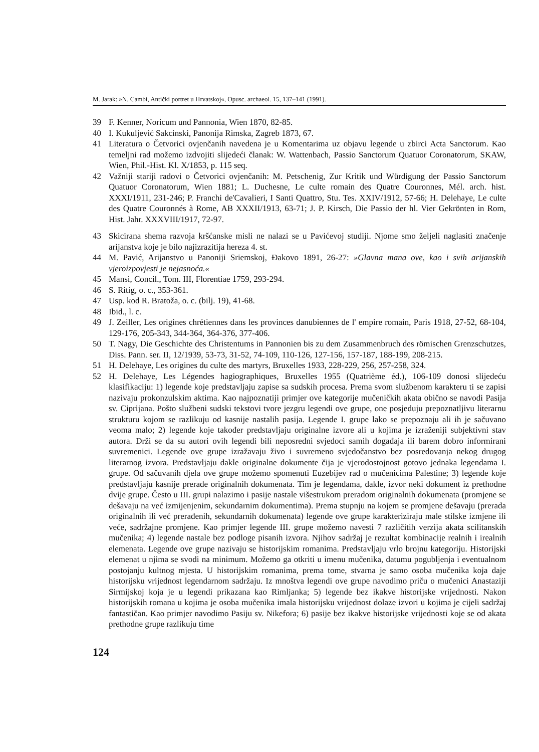M. Jarak: »N. Cambi, Antički portret u Hrvatskoj«, Opusc. archaeol. 15, 137–141 (1991).
39 F. Kenner, Noricum und Pannonia, Wien 1870, 82-85.
40 I. Kukuljević Sakcinski, Panonija Rimska, Zagreb 1873, 67.
41 Literatura o Četvorici ovjenčanih navedena je u Komentarima uz objavu legende u zbirci Acta Sanctorum. Kao temeljni rad možemo izdvojiti slijedeći članak: W. Wattenbach, Passio Sanctorum Quatuor Coronatorum, SKAW, Wien, Phil.-Hist. Kl. X/1853, p. 115 seq.
42 Važniji stariji radovi o Četvorici ovjenčanih: M. Petschenig, Zur Kritik und Würdigung der Passio Sanctorum Quatuor Coronatorum, Wien 1881; L. Duchesne, Le culte romain des Quatre Couronnes, Mél. arch. hist. XXXI/1911, 231-246; P. Franchi de'Cavalieri, I Santi Quattro, Stu. Tes. XXIV/1912, 57-66; H. Delehaye, Le culte des Quatre Couronnés à Rome, AB XXXII/1913, 63-71; J. P. Kirsch, Die Passio der hl. Vier Gekrönten in Rom, Hist. Jahr. XXXVIII/1917, 72-97.
43 Skicirana shema razvoja kršćanske misli ne nalazi se u Pavićevoj studiji. Njome smo željeli naglasiti značenje arijanstva koje je bilo najizrazitija hereza 4. st.
44 M. Pavić, Arijanstvo u Panoniji Sriemskoj, Đakovo 1891, 26-27: »Glavna mana ove, kao i svih arijanskih vjeroizpovjesti je nejasnoća.«
45 Mansi, Concil., Tom. III, Florentiae 1759, 293-294.
46 S. Ritig, o. c., 353-361.
47 Usp. kod R. Bratoža, o. c. (bilj. 19), 41-68.
48 Ibid., l. c.
49 J. Zeiller, Les origines chrétiennes dans les provinces danubiennes de l' empire romain, Paris 1918, 27-52, 68-104, 129-176, 205-343, 344-364, 364-376, 377-406.
50 T. Nagy, Die Geschichte des Christentums in Pannonien bis zu dem Zusammenbruch des römischen Grenzschutzes, Diss. Pann. ser. II, 12/1939, 53-73, 31-52, 74-109, 110-126, 127-156, 157-187, 188-199, 208-215.
51 H. Delehaye, Les origines du culte des martyrs, Bruxelles 1933, 228-229, 256, 257-258, 324.
52 H. Delehaye, Les Légendes hagiographiques, Bruxelles 1955 (Quatrième éd.), 106-109 donosi slijedeću klasifikaciju: 1) legende koje predstavljaju zapise sa sudskih procesa. Prema svom službenom karakteru ti se zapisi nazivaju prokonzulskim aktima. Kao najpoznatiji primjer ove kategorije mučeničkih akata obično se navodi Pasija sv. Ciprijana. Pošto službeni sudski tekstovi tvore jezgru legendi ove grupe, one posjeduju prepoznatljivu literarnu strukturu kojom se razlikuju od kasnije nastalih pasija. Legende I. grupe lako se prepoznaju ali ih je sačuvano veoma malo; 2) legende koje također predstavljaju originalne izvore ali u kojima je izraženiji subjektivni stav autora. Drži se da su autori ovih legendi bili neposredni svjedoci samih događaja ili barem dobro informirani suvremenici. Legende ove grupe izražavaju živo i suvremeno svjedočanstvo bez posredovanja nekog drugog literarnog izvora. Predstavljaju dakle originalne dokumente čija je vjerodostojnost gotovo jednaka legendama I. grupe. Od sačuvanih djela ove grupe možemo spomenuti Euzebijev rad o mučenicima Palestine; 3) legende koje predstavljaju kasnije prerade originalnih dokumenata. Tim je legendama, dakle, izvor neki dokument iz prethodne dvije grupe. Često u III. grupi nalazimo i pasije nastale višestrukom preradom originalnih dokumenata (promjene se dešavaju na već izmijenjenim, sekundarnim dokumentima). Prema stupnju na kojem se promjene dešavaju (prerada originalnih ili već prerađenih, sekundarnih dokumenata) legende ove grupe karakteriziraju male stilske izmjene ili veće, sadržajne promjene. Kao primjer legende III. grupe možemo navesti 7 različitih verzija akata scilitanskih mučenika; 4) legende nastale bez podloge pisanih izvora. Njihov sadržaj je rezultat kombinacije realnih i irealnih elemenata. Legende ove grupe nazivaju se historijskim romanima. Predstavljaju vrlo brojnu kategoriju. Historijski elemenat u njima se svodi na minimum. Možemo ga otkriti u imenu mučenika, datumu pogubljenja i eventualnom postojanju kultnog mjesta. U historijskim romanima, prema tome, stvarna je samo osoba mučenika koja daje historijsku vrijednost legendarnom sadržaju. Iz mnoštva legendi ove grupe navodimo priču o mučenici Anastaziji Sirmijskoj koja je u legendi prikazana kao Rimljanka; 5) legende bez ikakve historijske vrijednosti. Nakon historijskih romana u kojima je osoba mučenika imala historijsku vrijednost dolaze izvori u kojima je cijeli sadržaj fantastičan. Kao primjer navodimo Pasiju sv. Nikefora; 6) pasije bez ikakve historijske vrijednosti koje se od akata prethodne grupe razlikuju time
124